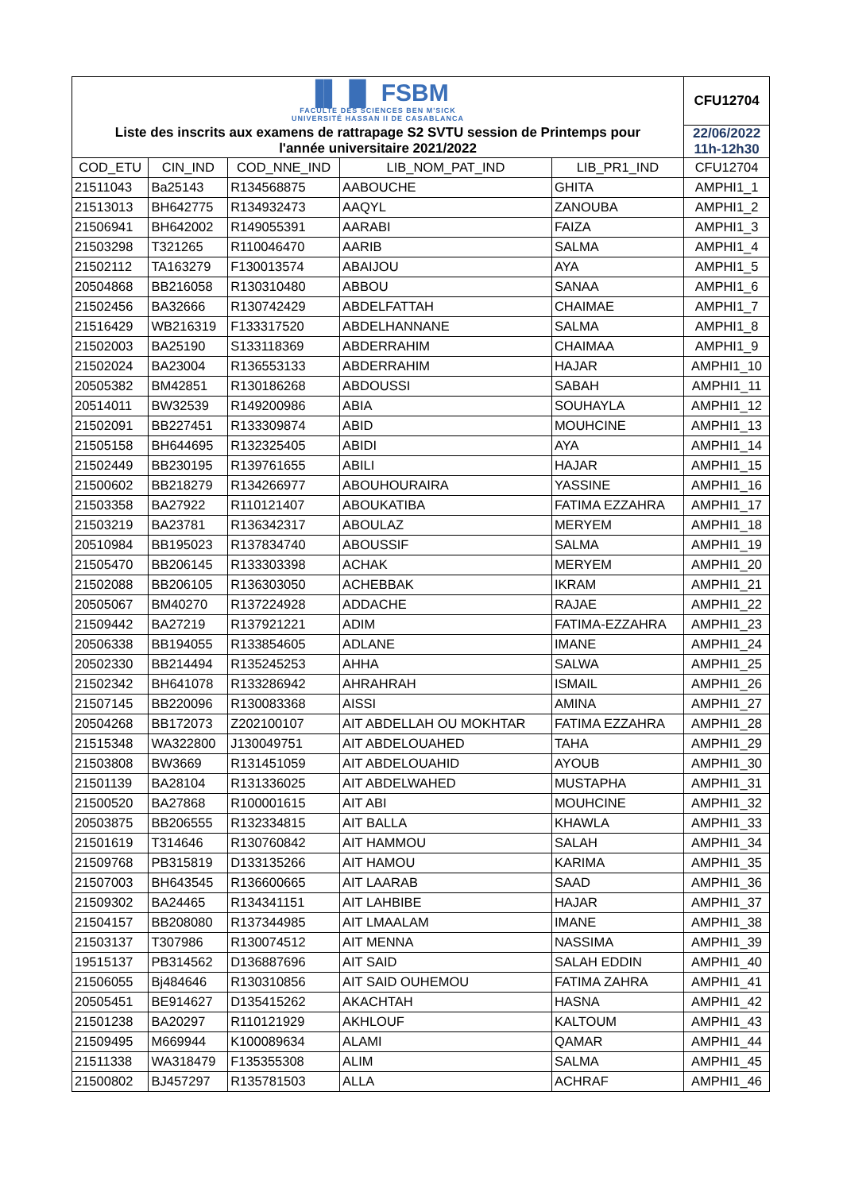| ▐▌▐▌ FSBM FACULTE DES SCIENCES BEN M'SICK UNIVERSITÉ HASSAN II DE CASABLANCA | | | | | CFU12704 |
| Liste des inscrits aux examens de rattrapage S2 SVTU session de Printemps pour l'année universitaire 2021/2022 | | | | | 22/06/2022 11h-12h30 |
| COD_ETU | CIN_IND | COD_NNE_IND | LIB_NOM_PAT_IND | LIB_PR1_IND | CFU12704 |
| 21511043 | Ba25143 | R134568875 | AABOUCHE | GHITA | AMPHI1_1 |
| 21513013 | BH642775 | R134932473 | AAQYL | ZANOUBA | AMPHI1_2 |
| 21506941 | BH642002 | R149055391 | AARABI | FAIZA | AMPHI1_3 |
| 21503298 | T321265 | R110046470 | AARIB | SALMA | AMPHI1_4 |
| 21502112 | TA163279 | F130013574 | ABAIJOU | AYA | AMPHI1_5 |
| 20504868 | BB216058 | R130310480 | ABBOU | SANAA | AMPHI1_6 |
| 21502456 | BA32666 | R130742429 | ABDELFATTAH | CHAIMAE | AMPHI1_7 |
| 21516429 | WB216319 | F133317520 | ABDELHANNANE | SALMA | AMPHI1_8 |
| 21502003 | BA25190 | S133118369 | ABDERRAHIM | CHAIMAA | AMPHI1_9 |
| 21502024 | BA23004 | R136553133 | ABDERRAHIM | HAJAR | AMPHI1_10 |
| 20505382 | BM42851 | R130186268 | ABDOUSSI | SABAH | AMPHI1_11 |
| 20514011 | BW32539 | R149200986 | ABIA | SOUHAYLA | AMPHI1_12 |
| 21502091 | BB227451 | R133309874 | ABID | MOUHCINE | AMPHI1_13 |
| 21505158 | BH644695 | R132325405 | ABIDI | AYA | AMPHI1_14 |
| 21502449 | BB230195 | R139761655 | ABILI | HAJAR | AMPHI1_15 |
| 21500602 | BB218279 | R134266977 | ABOUHOURAIRA | YASSINE | AMPHI1_16 |
| 21503358 | BA27922 | R110121407 | ABOUKATIBA | FATIMA EZZAHRA | AMPHI1_17 |
| 21503219 | BA23781 | R136342317 | ABOULAZ | MERYEM | AMPHI1_18 |
| 20510984 | BB195023 | R137834740 | ABOUSSIF | SALMA | AMPHI1_19 |
| 21505470 | BB206145 | R133303398 | ACHAK | MERYEM | AMPHI1_20 |
| 21502088 | BB206105 | R136303050 | ACHEBBAK | IKRAM | AMPHI1_21 |
| 20505067 | BM40270 | R137224928 | ADDACHE | RAJAE | AMPHI1_22 |
| 21509442 | BA27219 | R137921221 | ADIM | FATIMA-EZZAHRA | AMPHI1_23 |
| 20506338 | BB194055 | R133854605 | ADLANE | IMANE | AMPHI1_24 |
| 20502330 | BB214494 | R135245253 | AHHA | SALWA | AMPHI1_25 |
| 21502342 | BH641078 | R133286942 | AHRAHRAH | ISMAIL | AMPHI1_26 |
| 21507145 | BB220096 | R130083368 | AISSI | AMINA | AMPHI1_27 |
| 20504268 | BB172073 | Z202100107 | AIT ABDELLAH OU MOKHTAR | FATIMA EZZAHRA | AMPHI1_28 |
| 21515348 | WA322800 | J130049751 | AIT ABDELOUAHED | TAHA | AMPHI1_29 |
| 21503808 | BW3669 | R131451059 | AIT ABDELOUAHID | AYOUB | AMPHI1_30 |
| 21501139 | BA28104 | R131336025 | AIT ABDELWAHED | MUSTAPHA | AMPHI1_31 |
| 21500520 | BA27868 | R100001615 | AIT ABI | MOUHCINE | AMPHI1_32 |
| 20503875 | BB206555 | R132334815 | AIT BALLA | KHAWLA | AMPHI1_33 |
| 21501619 | T314646 | R130760842 | AIT HAMMOU | SALAH | AMPHI1_34 |
| 21509768 | PB315819 | D133135266 | AIT HAMOU | KARIMA | AMPHI1_35 |
| 21507003 | BH643545 | R136600665 | AIT LAARAB | SAAD | AMPHI1_36 |
| 21509302 | BA24465 | R134341151 | AIT LAHBIBE | HAJAR | AMPHI1_37 |
| 21504157 | BB208080 | R137344985 | AIT LMAALAM | IMANE | AMPHI1_38 |
| 21503137 | T307986 | R130074512 | AIT MENNA | NASSIMA | AMPHI1_39 |
| 19515137 | PB314562 | D136887696 | AIT SAID | SALAH EDDIN | AMPHI1_40 |
| 21506055 | Bj484646 | R130310856 | AIT SAID OUHEMOU | FATIMA ZAHRA | AMPHI1_41 |
| 20505451 | BE914627 | D135415262 | AKACHTAH | HASNA | AMPHI1_42 |
| 21501238 | BA20297 | R110121929 | AKHLOUF | KALTOUM | AMPHI1_43 |
| 21509495 | M669944 | K100089634 | ALAMI | QAMAR | AMPHI1_44 |
| 21511338 | WA318479 | F135355308 | ALIM | SALMA | AMPHI1_45 |
| 21500802 | BJ457297 | R135781503 | ALLA | ACHRAF | AMPHI1_46 |